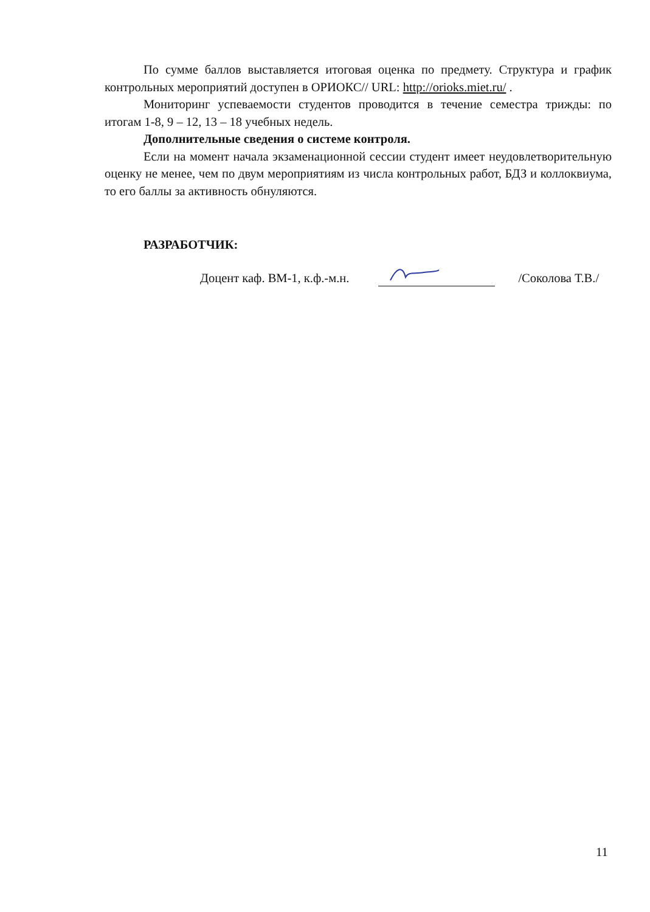По сумме баллов выставляется итоговая оценка по предмету. Структура и график контрольных мероприятий доступен в ОРИОКС// URL: http://orioks.miet.ru/ .
Мониторинг успеваемости студентов проводится в течение семестра трижды: по итогам 1-8, 9 – 12, 13 – 18 учебных недель.
Дополнительные сведения о системе контроля.
Если на момент начала экзаменационной сессии студент имеет неудовлетворительную оценку не менее, чем по двум мероприятиям из числа контрольных работ, БДЗ и коллоквиума, то его баллы за активность обнуляются.
РАЗРАБОТЧИК:
Доцент каф. ВМ-1, к.ф.-м.н. /Соколова Т.В./
11